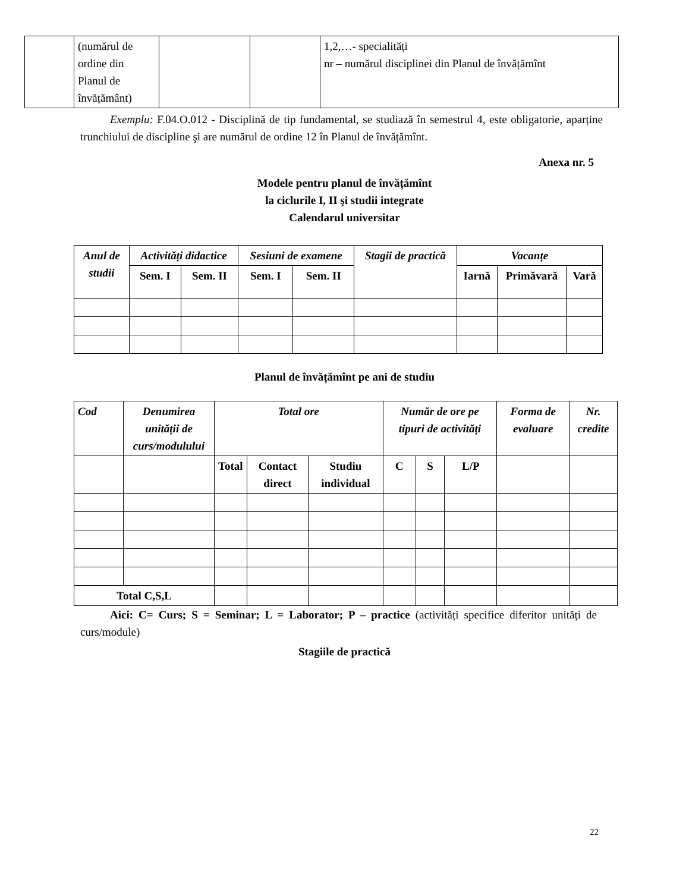| | (numărul de ordine din Planul de învățământ) | | | 1,2,…- specialități nr – numărul disciplinei din Planul de învățămînt |
Exemplu: F.04.O.012 - Disciplină de tip fundamental, se studiază în semestrul 4, este obligatorie, aparține trunchiului de discipline şi are numărul de ordine 12 în Planul de învățămînt.
Anexa nr. 5
Modele pentru planul de învățămînt
la ciclurile I, II şi studii integrate
Calendarul universitar
| Anul de studii | Activități didactice | | Sesiuni de examene | | Stagii de practică | Vacanțe | | |
| --- | --- | --- | --- | --- | --- | --- | --- | --- |
| | Sem. I | Sem. II | Sem. I | Sem. II | | Iarnă | Primăvară | Vară |
Planul de învățămînt pe ani de studiu
| Cod | Denumirea unității de curs/modulului | Total ore | | | Număr de ore pe tipuri de activități | | | Forma de evaluare | Nr. credite |
| --- | --- | --- | --- | --- | --- | --- | --- | --- | --- |
| | | Total | Contact direct | Studiu individual | C | S | L/P | | |
| Total C,S,L | | | | | | | | | |
Aici: C= Curs; S = Seminar; L = Laborator; P – practice (activități specifice diferitor unități de curs/module)
Stagiile de practică
22